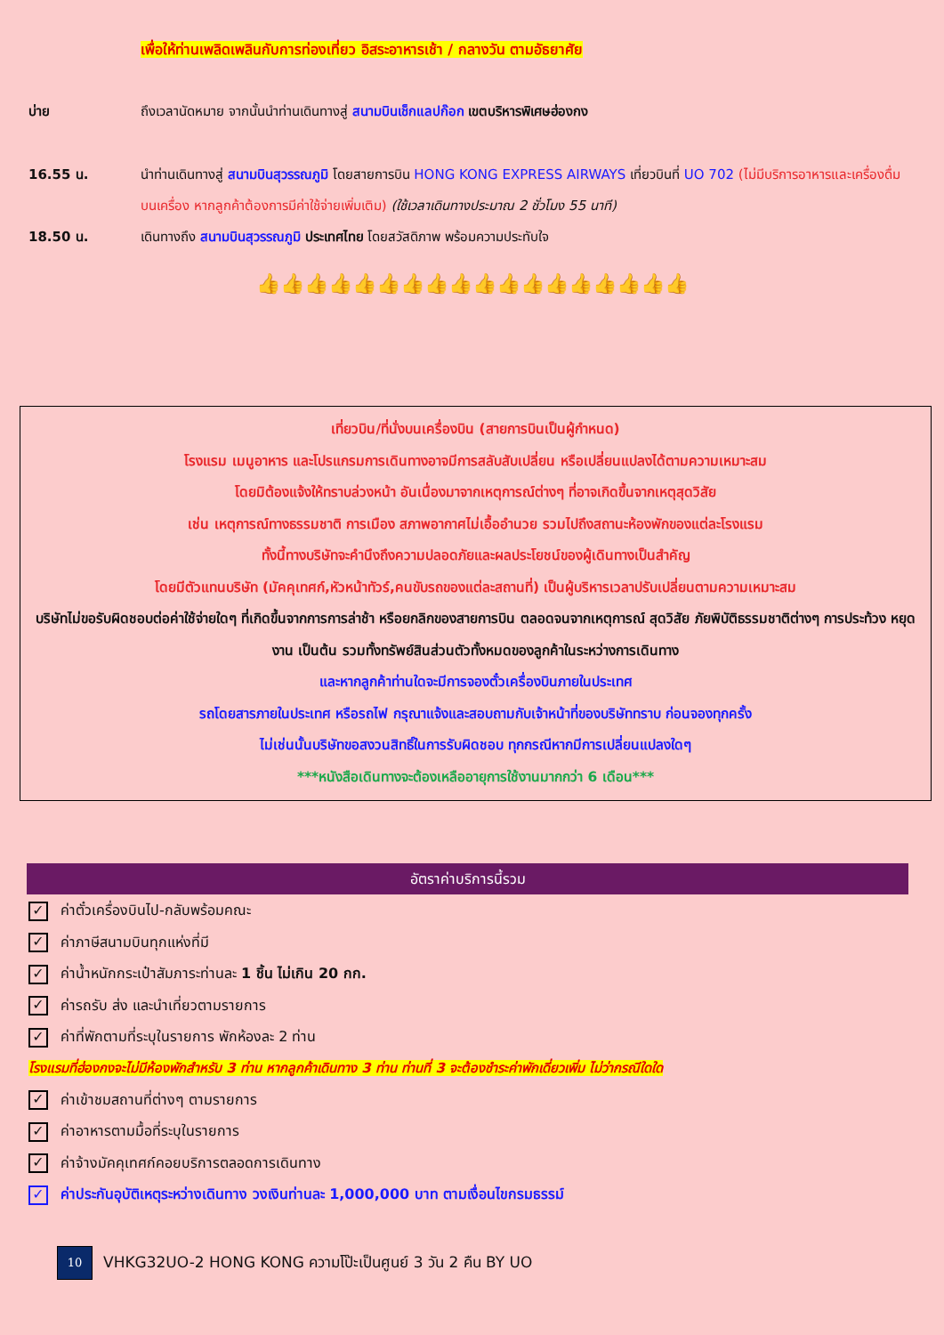เพื่อให้ท่านเพลิดเพลินกับการท่องเที่ยว อิสระอาหารเช้า / กลางวัน ตามอัธยาศัย
บ่าย ถึงเวลานัดหมาย จากนั้นนำท่านเดินทางสู่ สนามบินเช็กแลปก๊อก เขตบริหารพิเศษฮ่องกง
16.55 น. นำท่านเดินทางสู่ สนามบินสุวรรณภูมิ โดยสายการบิน HONG KONG EXPRESS AIRWAYS เที่ยวบินที่ UO 702 (ไม่มีบริการอาหารและเครื่องดื่มบนเครื่อง หากลูกค้าต้องการมีค่าใช้จ่ายเพิ่มเติม) (ใช้เวลาเดินทางประมาณ 2 ชั่วโมง 55 นาที)
18.50 น. เดินทางถึง สนามบินสุวรรณภูมิ ประเทศไทย โดยสวัสดิภาพ พร้อมความประทับใจ
👍👍👍👍👍👍👍👍👍👍👍👍👍👍👍👍👍👍
เที่ยวบิน/ที่นั่งบนเครื่องบิน (สายการบินเป็นผู้กำหนด)
โรงแรม เมนูอาหาร และโปรแกรมการเดินทางอาจมีการสลับสับเปลี่ยน หรือเปลี่ยนแปลงได้ตามความเหมาะสม
โดยมิต้องแจ้งให้ทราบล่วงหน้า อันเนื่องมาจากเหตุการณ์ต่างๆ ที่อาจเกิดขึ้นจากเหตุสุดวิสัย
เช่น เหตุการณ์ทางธรรมชาติ การเมือง สภาพอากาศไม่เอื้ออำนวย รวมไปถึงสถานะห้องพักของแต่ละโรงแรม
ทั้งนี้ทางบริษัทจะคำนึงถึงความปลอดภัยและผลประโยชน์ของผู้เดินทางเป็นสำคัญ
โดยมีตัวแทนบริษัท (มัคคุเทศก์,หัวหน้าทัวร์,คนขับรถของแต่ละสถานที่) เป็นผู้บริหารเวลาปรับเปลี่ยนตามความเหมาะสม
บริษัทไม่ขอรับผิดชอบต่อค่าใช้จ่ายใดๆ ที่เกิดขึ้นจากการการล่าช้า หรือยกลิกของสายการบิน ตลอดจนจากเหตุการณ์ สุดวิสัย ภัยพิบัติธรรมชาติต่างๆ การประท้วง หยุดงาน เป็นต้น รวมทั้งทรัพย์สินส่วนตัวทั้งหมดของลูกค้าในระหว่างการเดินทาง
และหากลูกค้าท่านใดจะมีการจองตั๋วเครื่องบินภายในประเทศ
รถโดยสารภายในประเทศ หรือรถไฟ กรุณาแจ้งและสอบถามกับเจ้าหน้าที่ของบริษัททราบ ก่อนจองทุกครั้ง
ไม่เช่นนั้นบริษัทขอสงวนสิทธิ์ในการรับผิดชอบ ทุกกรณีหากมีการเปลี่ยนแปลงใดๆ
***หนังสือเดินทางจะต้องเหลืออายุการใช้งานมากกว่า 6 เดือน***
อัตราค่าบริการนี้รวม
✓ ค่าตั๋วเครื่องบินไป-กลับพร้อมคณะ
✓ ค่าภาษีสนามบินทุกแห่งที่มี
✓ ค่าน้ำหนักกระเป๋าสัมภาระท่านละ 1 ชิ้น ไม่เกิน 20 กก.
✓ ค่ารถรับ ส่ง และนำเที่ยวตามรายการ
✓ ค่าที่พักตามที่ระบุในรายการ พักห้องละ 2 ท่าน
โรงแรมที่ฮ่องกงจะไม่มีห้องพักสำหรับ 3 ท่าน หากลูกค้าเดินทาง 3 ท่าน ท่านที่ 3 จะต้องชำระค่าพักเดี่ยวเพิ่ม ไม่ว่ากรณีใดใด
✓ ค่าเข้าชมสถานที่ต่างๆ ตามรายการ
✓ ค่าอาหารตามมื้อที่ระบุในรายการ
✓ ค่าจ้างมัคคุเทศก์คอยบริการตลอดการเดินทาง
✓ ค่าประกันอุบัติเหตุระหว่างเดินทาง วงเงินท่านละ 1,000,000 บาท ตามเงื่อนไขกรมธรรม์
10
VHKG32UO-2 HONG KONG ความโป๊ะเป็นศูนย์ 3 วัน 2 คืน BY UO